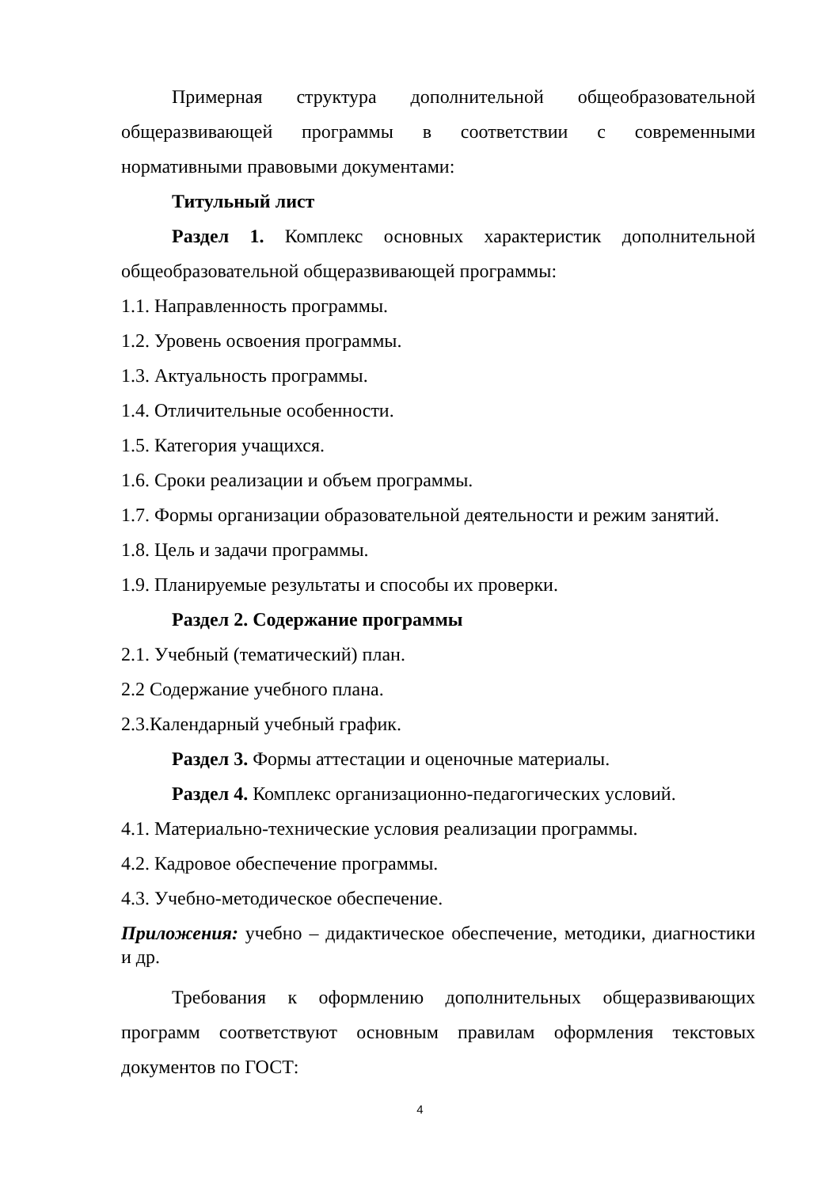Примерная структура дополнительной общеобразовательной общеразвивающей программы в соответствии с современными нормативными правовыми документами:
Титульный лист
Раздел 1. Комплекс основных характеристик дополнительной общеобразовательной общеразвивающей программы:
1.1. Направленность программы.
1.2. Уровень освоения программы.
1.3. Актуальность программы.
1.4. Отличительные особенности.
1.5. Категория учащихся.
1.6. Сроки реализации и объем программы.
1.7. Формы организации образовательной деятельности и режим занятий.
1.8. Цель и задачи программы.
1.9. Планируемые результаты и способы их проверки.
Раздел 2. Содержание программы
2.1. Учебный (тематический) план.
2.2 Содержание учебного плана.
2.3.Календарный учебный график.
Раздел 3. Формы аттестации и оценочные материалы.
Раздел 4. Комплекс организационно-педагогических условий.
4.1. Материально-технические условия реализации программы.
4.2. Кадровое обеспечение программы.
4.3. Учебно-методическое обеспечение.
Приложения: учебно – дидактическое обеспечение, методики, диагностики и др.
Требования к оформлению дополнительных общеразвивающих программ соответствуют основным правилам оформления текстовых документов по ГОСТ:
4